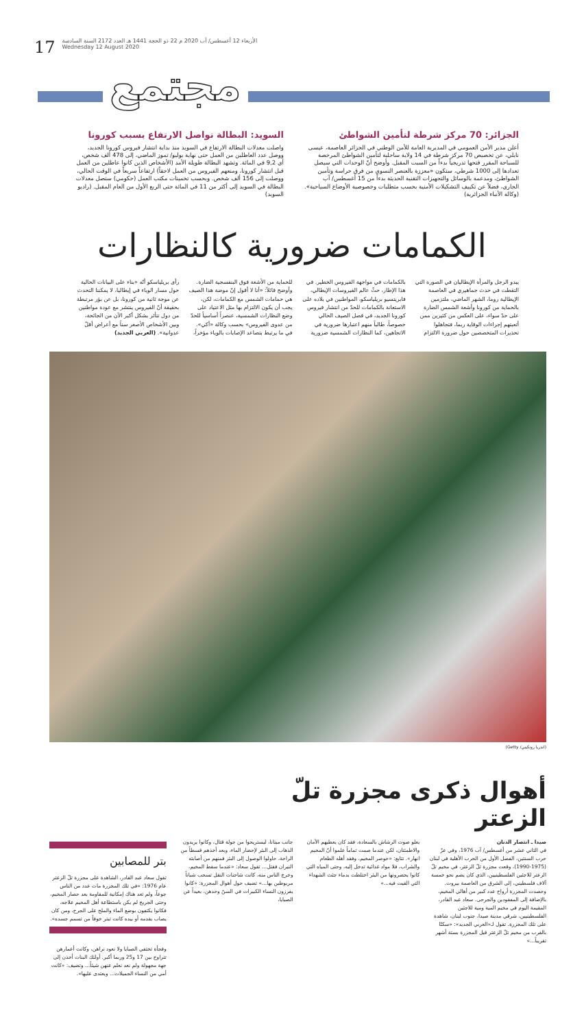17 الأربعاء 12 أغسطس/ آب 2020 م 22 ذو الحجة 1441 هـ العدد 2172 السنة السادسة
Wednesday 12 August 2020
مجتمع
الجزائر: 70 مركز شرطة لتأمين الشواطئ
أعلن مدير الأمن العمومي في المديرية العامة للأمن الوطني في الجزائر العاصمة، عيسى نايلي، عن تخصيص 70 مركز شرطة في 14 ولاية ساحلية لتأمين الشواطئ المرخصة للسباحة المقرر فتحها تدريجياً بدءاً من السبت المقبل. وأوضح أنّ الوحدات التي سيصل تعدادها إلى 1000 شرطي، ستكون «معززة بالعنصر النسوي من فرق حراسة وتأمين الشواطئ، ومدعمة بالوسائل والتجهيزات التقنية الحديثة بدءاً من 15 أغسطس/ آب الجاري، فضلاً عن تكييف التشكيلات الأمنية بحسب متطلبات وخصوصية الأوضاع السياحية». (وكالة الأنباء الجزائرية)
السويد: البطالة تواصل الارتفاع بسبب كورونا
واصلت معدلات البطالة الارتفاع في السويد منذ بداية انتشار فيروس كورونا الجديد، ووصل عدد العاطلين من العمل حتى نهاية يوليو/ تموز الماضي، إلى 478 ألف شخص، أي 9,2 في المائة. وتشهد البطالة طويلة الأمد (الأشخاص الذين كانوا عاطلين من العمل قبل انتشار كورونا، ومنعهم الفيروس من العمل لاحقاً) ارتفاعاً سريعاً في الوقت الحالي، ووصلت إلى 156 ألف شخص. وبحسب تخمينات مكتب العمل (حكومي) ستصل معدلات البطالة في السويد إلى أكثر من 11 في المائة حتى الربع الأول من العام المقبل. (راديو السويد)
الكمامات ضرورية كالنظارات
يبدو الرجل والمرأة الإيطاليان في الصورة التي التقطت في حدث جماهيري في العاصمة الإيطالية روما، الشهر الماضي، ملتزمين بالحماية من كورونا وأشعة الشمس الضارة على حدّ سواء، على العكس من كثيرين ممن أتعبتهم إجراءات الوقاية ربما، فتجاهلوا تحذيرات المتخصصين حول ضرورة الالتزام بالكمامات في مواجهة الفيروس الخطير. في هذا الإطار، حثّ عالم الفيروسات الإيطالي، فابريتسيو بريلياسكو، المواطنين في بلاده على الاستعانة بالكمامات للحدّ من انتشار فيروس كورونا الجديد، في فصل الصيف الحالي خصوصاً، طالباً منهم اعتبارها ضرورية في الاتجاهين، كما النظارات الشمسية ضرورية للحماية من الأشعة فوق البنفسجية الضارة. وأوضح قائلاً: «أنا لا أقول إنّ موضة هذا الصيف هي حمامات الشمس مع الكمامات، لكن، يجب أن يكون الالتزام بها مثل الاعتياد على وضع النظارات الشمسية، عنصراً أساسياً للحدّ من عدوى الفيروس» بحسب وكالة «أكي». في ما يرتبط بتصاعد الإصابات بالوباء مؤخراً، رأى بريلياسكو أنّه «بناء على البيانات الحالية حول مسار الوباء في إيطاليا، لا يمكننا التحدث عن موجة ثانية من كورونا، بل عن بؤر مرتبطة بحقيقة أنّ الفيروس ينتشر مع عودة مواطنين من دول تتأثر بشكل أكبر الآن من الجائحة، وبين الأشخاص الأصغر سناً مع أعراض أقلّ عدوانية». (العربي الجديد)
(اندريا رونكيني/ Getty)
أهوال ذكرى مجزرة تلّ الزعتر
صيدا ـ انتصار الدنان
في الثاني عشر من أغسطس/ آب 1976، وفي عزّ حرب السنتين، الفصل الأول من الحرب الأهلية في لبنان (1975-1990)، وقعت مجزرة تلّ الزعتر، في مخيم تلّ الزعتر للاجئين الفلسطينيين، الذي كان يضم نحو خمسة آلاف فلسطيني، إلى الشرق من العاصمة بيروت. وحصدت المجزرة أرواح عدد كبير من أهالي المخيم، بالإضافة إلى المفقودين والجرحى. سعاد عبد القادر، المقيمة اليوم في مخيم المية ومية للاجئين الفلسطينيين، شرقي مدينة صيدا، جنوب لبنان، شاهدة على تلك المجزرة. تقول لـ«العربي الجديد»: «سكنّا بالقرب من مخيم تلّ الزعتر قبل المجزرة بستة أشهر تقريباً...»
يعلو صوت الرشاش بالسعادة، فقد كان يعطيهم الأمان والاطمئنان، لكن عندما صمت تماماً علموا أنّ المخيم انهار». تتابع: «حوصر المخيم، وفقد أهله الطعام والشراب، فلا مواد غذائية تدخل إليه، وحتى المياه التي كانوا يحضرونها من البئر اختلطت بدماء جثث الشهداء التي القيت فيه...»
جانب مبنانا، ليستريحوا من جولة قتال، وكانوا يريدون الذهاب إلى البئر لإحضار الماء، وبعد أخذهم قسطاً من الراحة، حاولوا الوصول إلى البئر فمنهم من أصابته النيران فقتل... تقول سعاد: «عندما سقط المخيم، وخرج الناس منه، كانت شاحنات النقل تسحب شباناً مربوطين بها...» تضيف حول أهوال المجزرة: «كانوا يفرزون النساء الكبيرات في السنّ وحدهن، بعيداً عن الصبايا،
بتر للمصابين
تقول سعاد عبد القادر، الشاهدة على مجزرة تلّ الزعتر عام 1976: «في تلك المجزرة مات عدد من الناس جوعاً، ولم تعد هناك إمكانية للمقاومة بعد حصار المخيم، وحتى الجريح لم يكن باستطاعة أهل المخيم علاجه، فكانوا يكتفون بوضع الماء والملح على الجرح، ومن كان يصاب بقدمه أو بيده كانت تبتر خوفاً من تسمم جسده».
وفجأة تختفي الصبايا ولا نعود نراهن، وكانت أعمارهن تتراوح بين 17 و25 وربما أكبر. أولئك البنات أخذن إلى جهة مجهولة ولم نعد نعلم عنهن شيئاً... وتضيف: «كانت أمي من النساء الجميلات... ويعتدى عليها».